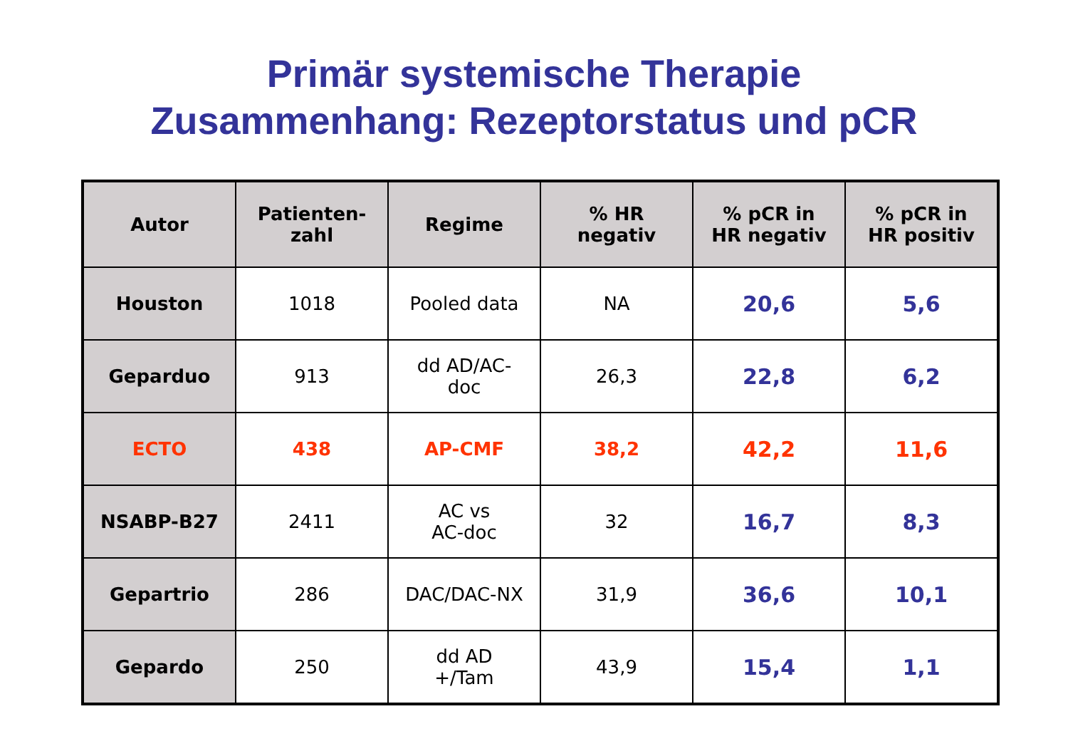Primär systemische Therapie
Zusammenhang: Rezeptorstatus und pCR
| Autor | Patienten- zahl | Regime | % HR negativ | % pCR in HR negativ | % pCR in HR positiv |
| --- | --- | --- | --- | --- | --- |
| Houston | 1018 | Pooled data | NA | 20,6 | 5,6 |
| Geparduo | 913 | dd AD/AC- doc | 26,3 | 22,8 | 6,2 |
| ECTO | 438 | AP-CMF | 38,2 | 42,2 | 11,6 |
| NSABP-B27 | 2411 | AC vs AC-doc | 32 | 16,7 | 8,3 |
| Gepartrio | 286 | DAC/DAC-NX | 31,9 | 36,6 | 10,1 |
| Gepardo | 250 | dd AD +/Tam | 43,9 | 15,4 | 1,1 |